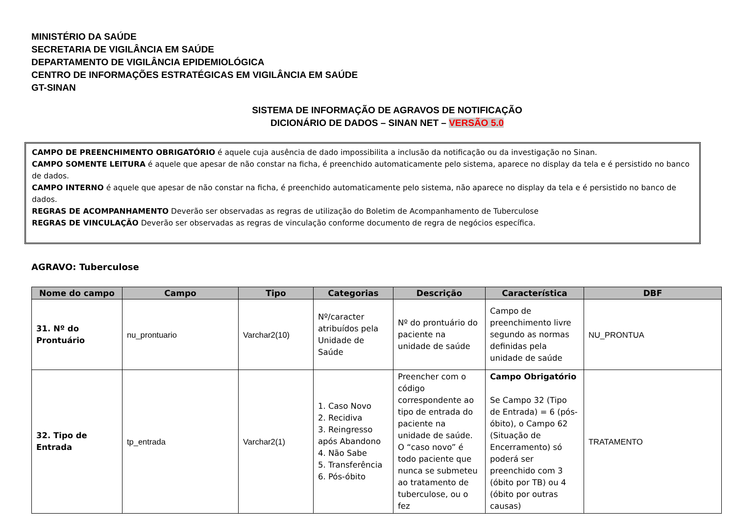MINISTÉRIO DA SAÚDE
SECRETARIA DE VIGILÂNCIA EM SAÚDE
DEPARTAMENTO DE VIGILÂNCIA EPIDEMIOLÓGICA
CENTRO DE INFORMAÇÕES ESTRATÉGICAS EM VIGILÂNCIA EM SAÚDE
GT-SINAN
SISTEMA DE INFORMAÇÃO DE AGRAVOS DE NOTIFICAÇÃO
DICIONÁRIO DE DADOS – SINAN NET – VERSÃO 5.0
CAMPO DE PREENCHIMENTO OBRIGATÓRIO é aquele cuja ausência de dado impossibilita a inclusão da notificação ou da investigação no Sinan.
CAMPO SOMENTE LEITURA é aquele que apesar de não constar na ficha, é preenchido automaticamente pelo sistema, aparece no display da tela e é persistido no banco de dados.
CAMPO INTERNO é aquele que apesar de não constar na ficha, é preenchido automaticamente pelo sistema, não aparece no display da tela e é persistido no banco de dados.
REGRAS DE ACOMPANHAMENTO Deverão ser observadas as regras de utilização do Boletim de Acompanhamento de Tuberculose
REGRAS DE VINCULAÇÃO Deverão ser observadas as regras de vinculação conforme documento de regra de negócios específica.
AGRAVO: Tuberculose
| Nome do campo | Campo | Tipo | Categorias | Descrição | Característica | DBF |
| --- | --- | --- | --- | --- | --- | --- |
| 31. Nº do Prontuário | nu_prontuario | Varchar2(10) | Nº/caracter atribuídos pela Unidade de Saúde | Nº do prontuário do paciente na unidade de saúde | Campo de preenchimento livre segundo as normas definidas pela unidade de saúde | NU_PRONTUA |
| 32. Tipo de Entrada | tp_entrada | Varchar2(1) | 1. Caso Novo 2. Recidiva 3. Reingresso após Abandono 4. Não Sabe 5. Transferência 6. Pós-óbito | Preencher com o código correspondente ao tipo de entrada do paciente na unidade de saúde. O “caso novo” é todo paciente que nunca se submeteu ao tratamento de tuberculose, ou o fez | Campo Obrigatório Se Campo 32 (Tipo de Entrada) = 6 (pós-óbito), o Campo 62 (Situação de Encerramento) só poderá ser preenchido com 3 (óbito por TB) ou 4 (óbito por outras causas) | TRATAMENTO |